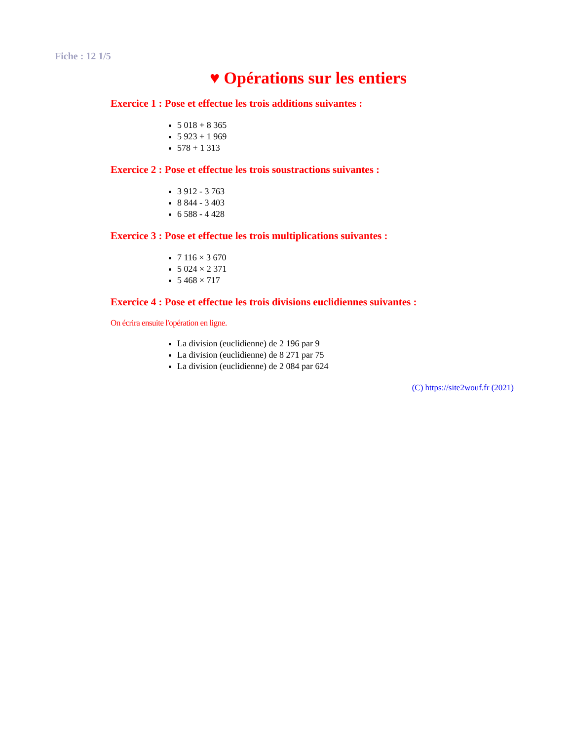Fiche : 12 1/5
♥ Opérations sur les entiers
Exercice 1 : Pose et effectue les trois additions suivantes :
5 018 + 8 365
5 923 + 1 969
578 + 1 313
Exercice 2 : Pose et effectue les trois soustractions suivantes :
3 912 - 3 763
8 844 - 3 403
6 588 - 4 428
Exercice 3 : Pose et effectue les trois multiplications suivantes :
7 116 × 3 670
5 024 × 2 371
5 468 × 717
Exercice 4 : Pose et effectue les trois divisions euclidiennes suivantes :
On écrira ensuite l'opération en ligne.
La division (euclidienne) de 2 196 par 9
La division (euclidienne) de 8 271 par 75
La division (euclidienne) de 2 084 par 624
(C) https://site2wouf.fr (2021)